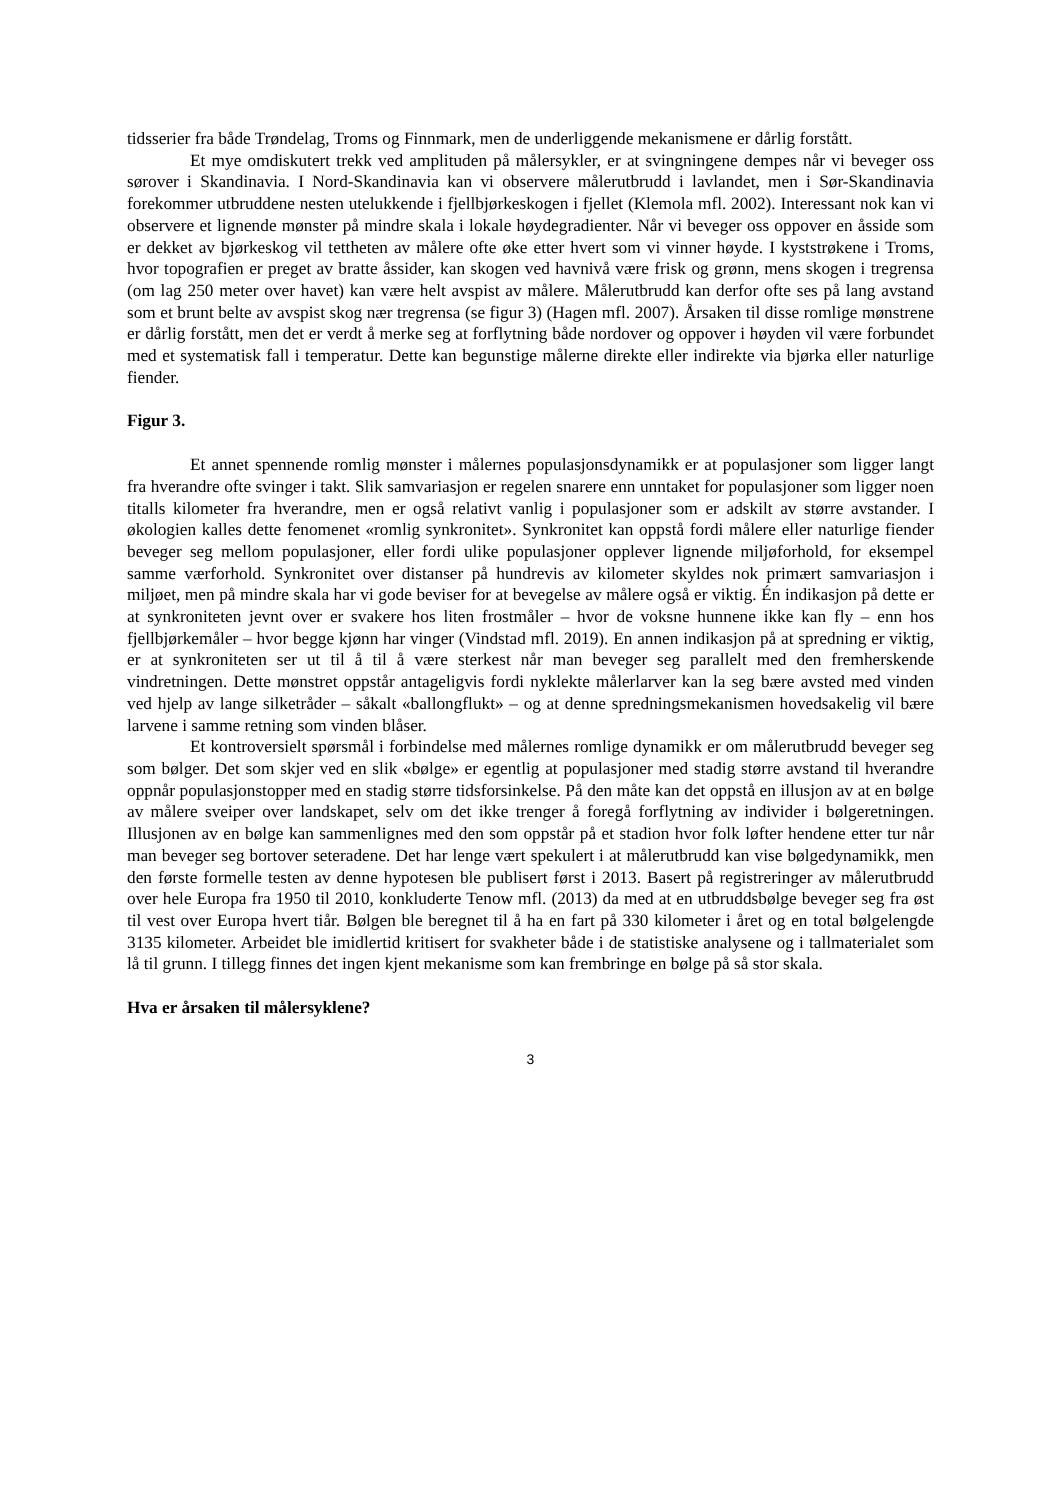tidsserier fra både Trøndelag, Troms og Finnmark, men de underliggende mekanismene er dårlig forstått.
Et mye omdiskutert trekk ved amplituden på målersykler, er at svingningene dempes når vi beveger oss sørover i Skandinavia. I Nord-Skandinavia kan vi observere målerutbrudd i lavlandet, men i Sør-Skandinavia forekommer utbruddene nesten utelukkende i fjellbjørkeskogen i fjellet (Klemola mfl. 2002). Interessant nok kan vi observere et lignende mønster på mindre skala i lokale høydegradienter. Når vi beveger oss oppover en åsside som er dekket av bjørkeskog vil tettheten av målere ofte øke etter hvert som vi vinner høyde. I kyststrøkene i Troms, hvor topografien er preget av bratte åssider, kan skogen ved havnivå være frisk og grønn, mens skogen i tregrensa (om lag 250 meter over havet) kan være helt avspist av målere. Målerutbrudd kan derfor ofte ses på lang avstand som et brunt belte av avspist skog nær tregrensa (se figur 3) (Hagen mfl. 2007). Årsaken til disse romlige mønstrene er dårlig forstått, men det er verdt å merke seg at forflytning både nordover og oppover i høyden vil være forbundet med et systematisk fall i temperatur. Dette kan begunstige målerne direkte eller indirekte via bjørka eller naturlige fiender.
Figur 3.
Et annet spennende romlig mønster i målernes populasjonsdynamikk er at populasjoner som ligger langt fra hverandre ofte svinger i takt. Slik samvariasjon er regelen snarere enn unntaket for populasjoner som ligger noen titalls kilometer fra hverandre, men er også relativt vanlig i populasjoner som er adskilt av større avstander. I økologien kalles dette fenomenet «romlig synkronitet». Synkronitet kan oppstå fordi målere eller naturlige fiender beveger seg mellom populasjoner, eller fordi ulike populasjoner opplever lignende miljøforhold, for eksempel samme værforhold. Synkronitet over distanser på hundrevis av kilometer skyldes nok primært samvariasjon i miljøet, men på mindre skala har vi gode beviser for at bevegelse av målere også er viktig. Én indikasjon på dette er at synkroniteten jevnt over er svakere hos liten frostmåler – hvor de voksne hunnene ikke kan fly – enn hos fjellbjørkemåler – hvor begge kjønn har vinger (Vindstad mfl. 2019). En annen indikasjon på at spredning er viktig, er at synkroniteten ser ut til å til å være sterkest når man beveger seg parallelt med den fremherskende vindretningen. Dette mønstret oppstår antageligvis fordi nyklekte målerlarver kan la seg bære avsted med vinden ved hjelp av lange silketråder – såkalt «ballongflukt» – og at denne spredningsmekanismen hovedsakelig vil bære larvene i samme retning som vinden blåser.
Et kontroversielt spørsmål i forbindelse med målernes romlige dynamikk er om målerutbrudd beveger seg som bølger. Det som skjer ved en slik «bølge» er egentlig at populasjoner med stadig større avstand til hverandre oppnår populasjonstopper med en stadig større tidsforsinkelse. På den måte kan det oppstå en illusjon av at en bølge av målere sveiper over landskapet, selv om det ikke trenger å foregå forflytning av individer i bølgeretningen. Illusjonen av en bølge kan sammenlignes med den som oppstår på et stadion hvor folk løfter hendene etter tur når man beveger seg bortover seteradene. Det har lenge vært spekulert i at målerutbrudd kan vise bølgedynamikk, men den første formelle testen av denne hypotesen ble publisert først i 2013. Basert på registreringer av målerutbrudd over hele Europa fra 1950 til 2010, konkluderte Tenow mfl. (2013) da med at en utbruddsbølge beveger seg fra øst til vest over Europa hvert tiår. Bølgen ble beregnet til å ha en fart på 330 kilometer i året og en total bølgelengde 3135 kilometer. Arbeidet ble imidlertid kritisert for svakheter både i de statistiske analysene og i tallmaterialet som lå til grunn. I tillegg finnes det ingen kjent mekanisme som kan frembringe en bølge på så stor skala.
Hva er årsaken til målersyklene?
3